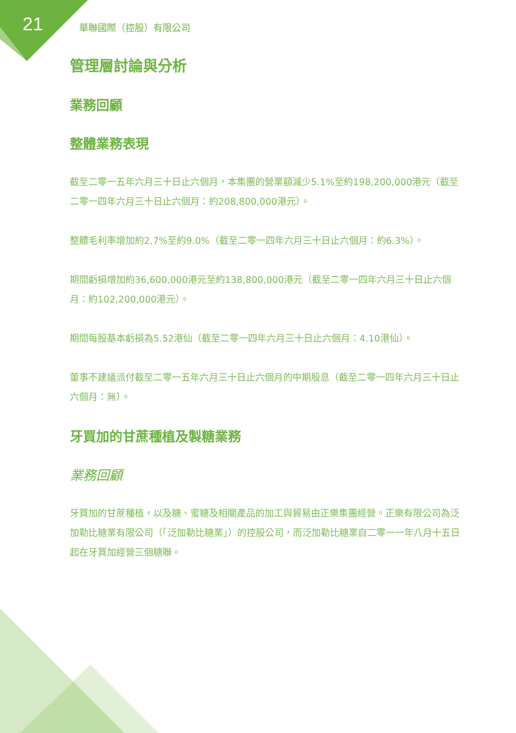21 華聯國際（控股）有限公司
管理層討論與分析
業務回顧
整體業務表現
截至二零一五年六月三十日止六個月，本集團的營業額減少5.1%至約198,200,000港元（截至二零一四年六月三十日止六個月：約208,800,000港元）。
整體毛利率增加約2.7%至約9.0%（截至二零一四年六月三十日止六個月：約6.3%）。
期間虧損增加約36,600,000港元至約138,800,000港元（截至二零一四年六月三十日止六個月：約102,200,000港元）。
期間每股基本虧損為5.52港仙（截至二零一四年六月三十日止六個月：4.10港仙）。
董事不建議派付截至二零一五年六月三十日止六個月的中期股息（截至二零一四年六月三十日止六個月：無）。
牙買加的甘蔗種植及製糖業務
業務回顧
牙買加的甘蔗種植，以及糖、蜜糖及相關產品的加工與貿易由正樂集團經營。正樂有限公司為泛加勒比糖業有限公司（「泛加勒比糖業」）的控股公司，而泛加勒比糖業自二零一一年八月十五日起在牙買加經營三個糖聯。